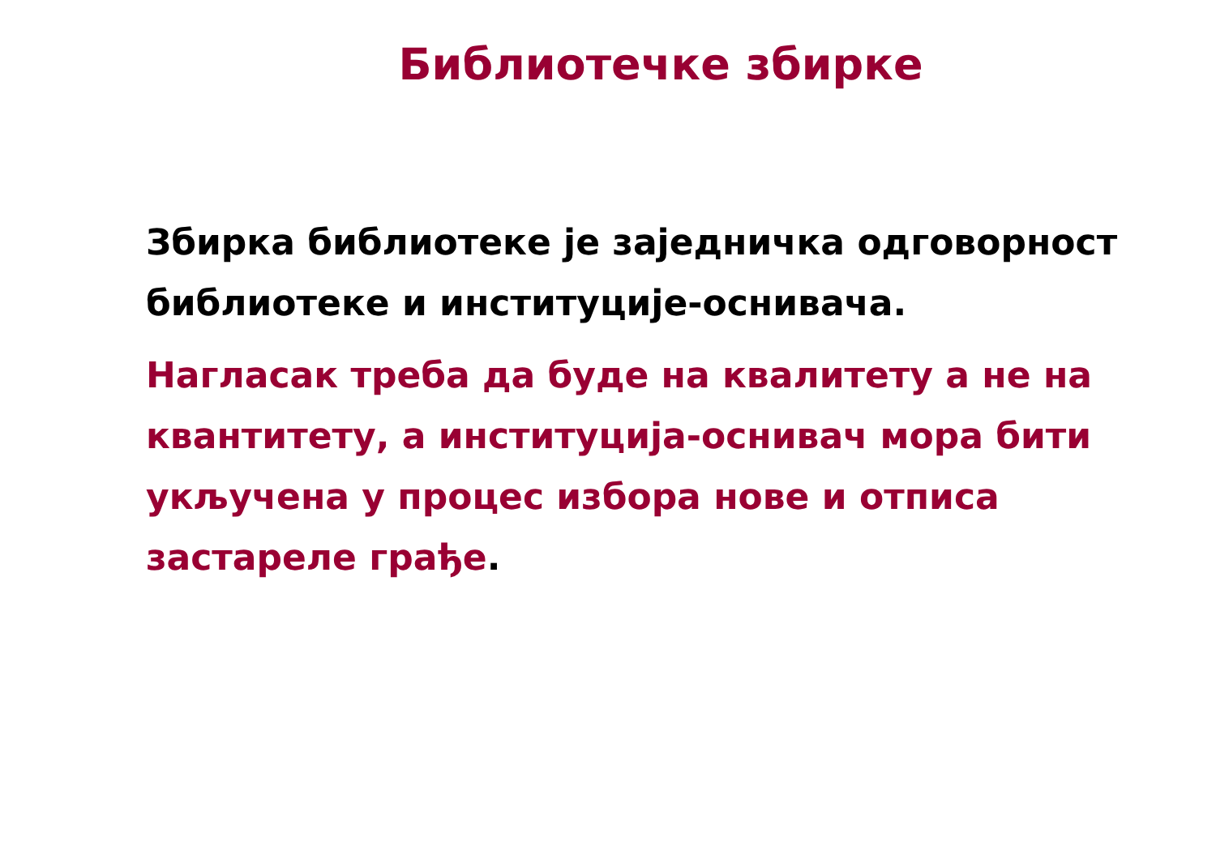Библиотечке збирке
Збирка библиотеке је заједничка одговорност библиотеке и институције-оснивача.
Нагласак треба да буде на квалитету а не на квантитету, а институција-оснивач мора бити укључена у процес избора нове и отписа застареле грађе.